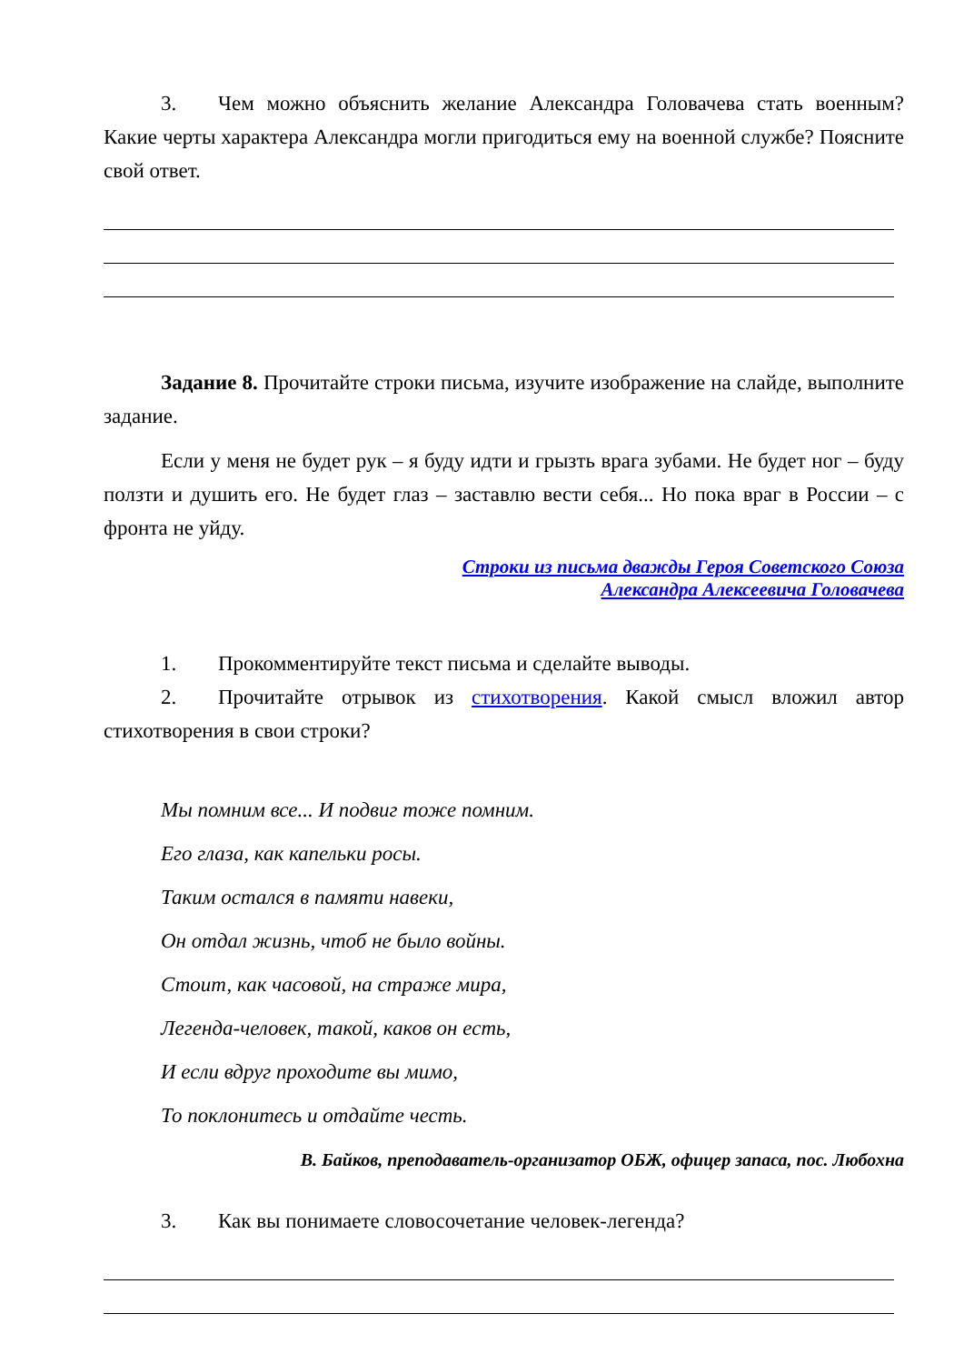3. Чем можно объяснить желание Александра Головачева стать военным? Какие черты характера Александра могли пригодиться ему на военной службе? Поясните свой ответ.
Задание 8. Прочитайте строки письма, изучите изображение на слайде, выполните задание.
Если у меня не будет рук – я буду идти и грызть врага зубами. Не будет ног – буду ползти и душить его. Не будет глаз – заставлю вести себя... Но пока враг в России – с фронта не уйду.
Строки из письма дважды Героя Советского Союза
Александра Алексеевича Головачева
1. Прокомментируйте текст письма и сделайте выводы.
2. Прочитайте отрывок из стихотворения. Какой смысл вложил автор стихотворения в свои строки?
Мы помним все... И подвиг тоже помним.
Его глаза, как капельки росы.
Таким остался в памяти навеки,
Он отдал жизнь, чтоб не было войны.
Стоит, как часовой, на страже мира,
Легенда-человек, такой, каков он есть,
И если вдруг проходите вы мимо,
То поклонитесь и отдайте честь.
В. Байков, преподаватель-организатор ОБЖ, офицер запаса, пос. Любохна
3. Как вы понимаете словосочетание человек-легенда?